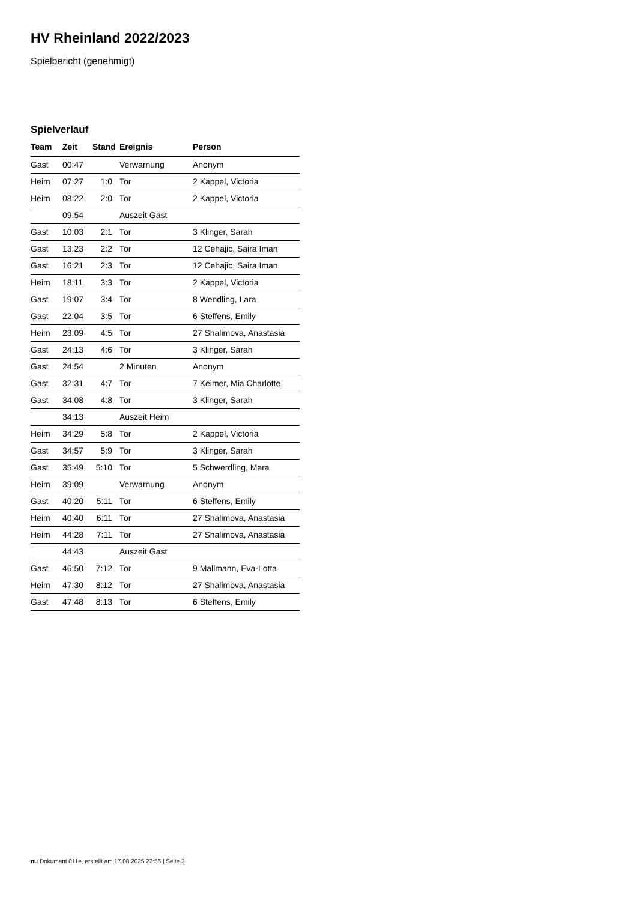HV Rheinland 2022/2023
Spielbericht (genehmigt)
Spielverlauf
| Team | Zeit | Stand | Ereignis | Person |
| --- | --- | --- | --- | --- |
| Gast | 00:47 | | Verwarnung | Anonym |
| Heim | 07:27 | 1:0 | Tor | 2 Kappel, Victoria |
| Heim | 08:22 | 2:0 | Tor | 2 Kappel, Victoria |
| | 09:54 | | Auszeit Gast | |
| Gast | 10:03 | 2:1 | Tor | 3 Klinger, Sarah |
| Gast | 13:23 | 2:2 | Tor | 12 Cehajic, Saira Iman |
| Gast | 16:21 | 2:3 | Tor | 12 Cehajic, Saira Iman |
| Heim | 18:11 | 3:3 | Tor | 2 Kappel, Victoria |
| Gast | 19:07 | 3:4 | Tor | 8 Wendling, Lara |
| Gast | 22:04 | 3:5 | Tor | 6 Steffens, Emily |
| Heim | 23:09 | 4:5 | Tor | 27 Shalimova, Anastasia |
| Gast | 24:13 | 4:6 | Tor | 3 Klinger, Sarah |
| Gast | 24:54 | | 2 Minuten | Anonym |
| Gast | 32:31 | 4:7 | Tor | 7 Keimer, Mia Charlotte |
| Gast | 34:08 | 4:8 | Tor | 3 Klinger, Sarah |
| | 34:13 | | Auszeit Heim | |
| Heim | 34:29 | 5:8 | Tor | 2 Kappel, Victoria |
| Gast | 34:57 | 5:9 | Tor | 3 Klinger, Sarah |
| Gast | 35:49 | 5:10 | Tor | 5 Schwerdling, Mara |
| Heim | 39:09 | | Verwarnung | Anonym |
| Gast | 40:20 | 5:11 | Tor | 6 Steffens, Emily |
| Heim | 40:40 | 6:11 | Tor | 27 Shalimova, Anastasia |
| Heim | 44:28 | 7:11 | Tor | 27 Shalimova, Anastasia |
| | 44:43 | | Auszeit Gast | |
| Gast | 46:50 | 7:12 | Tor | 9 Mallmann, Eva-Lotta |
| Heim | 47:30 | 8:12 | Tor | 27 Shalimova, Anastasia |
| Gast | 47:48 | 8:13 | Tor | 6 Steffens, Emily |
nu.Dokument 011e, erstellt am 17.08.2025 22:56 | Seite 3